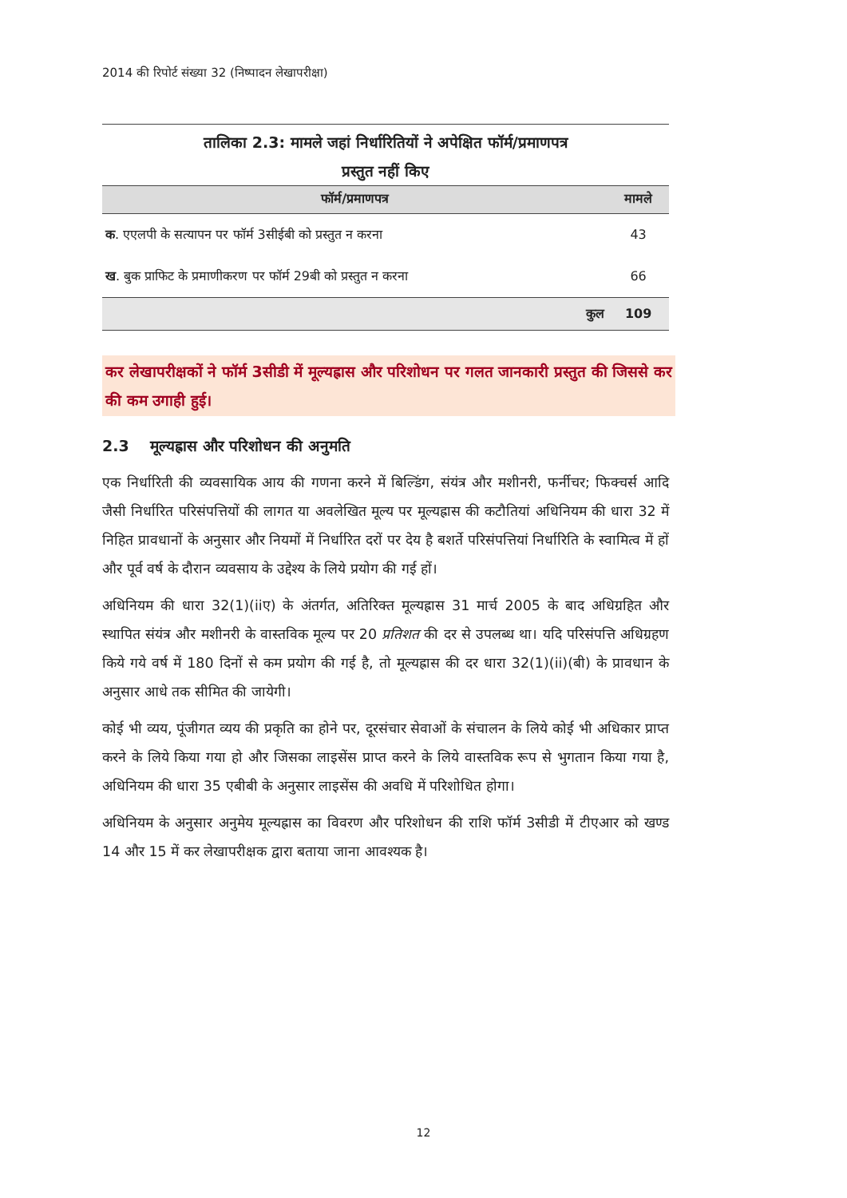2014 की रिपोर्ट संख्या 32 (निष्पादन लेखापरीक्षा)
तालिका 2.3: मामले जहां निर्धारितियों ने अपेक्षित फॉर्म/प्रमाणपत्र
प्रस्तुत नहीं किए
| फॉर्म/प्रमाणपत्र | मामले |
| --- | --- |
| क . एएलपी के सत्यापन पर फॉर्म 3सीईबी को प्रस्तुत न करना | 43 |
| ख . बुक प्राफिट के प्रमाणीकरण पर फॉर्म 29बी को प्रस्तुत न करना | 66 |
| कुल | 109 |
कर लेखापरीक्षकों ने फॉर्म 3सीडी में मूल्यह्रास और परिशोधन पर गलत जानकारी प्रस्तुत की जिससे कर की कम उगाही हुई।
2.3 मूल्यह्रास और परिशोधन की अनुमति
एक निर्धारिती की व्यवसायिक आय की गणना करने में बिल्डिंग, संयंत्र और मशीनरी, फर्नीचर; फिक्चर्स आदि जैसी निर्धारित परिसंपत्तियों की लागत या अवलेखित मूल्य पर मूल्यह्रास की कटौतियां अधिनियम की धारा 32 में निहित प्रावधानों के अनुसार और नियमों में निर्धारित दरों पर देय है बशर्ते परिसंपत्तियां निर्धारिति के स्वामित्व में हों और पूर्व वर्ष के दौरान व्यवसाय के उद्देश्य के लिये प्रयोग की गई हों।
अधिनियम की धारा 32(1)(iiए) के अंतर्गत, अतिरिक्त मूल्यह्रास 31 मार्च 2005 के बाद अधिग्रहित और स्थापित संयंत्र और मशीनरी के वास्तविक मूल्य पर 20 प्रतिशत की दर से उपलब्ध था। यदि परिसंपत्ति अधिग्रहण किये गये वर्ष में 180 दिनों से कम प्रयोग की गई है, तो मूल्यह्रास की दर धारा 32(1)(ii)(बी) के प्रावधान के अनुसार आधे तक सीमित की जायेगी।
कोई भी व्यय, पूंजीगत व्यय की प्रकृति का होने पर, दूरसंचार सेवाओं के संचालन के लिये कोई भी अधिकार प्राप्त करने के लिये किया गया हो और जिसका लाइसेंस प्राप्त करने के लिये वास्तविक रूप से भुगतान किया गया है, अधिनियम की धारा 35 एबीबी के अनुसार लाइसेंस की अवधि में परिशोधित होगा।
अधिनियम के अनुसार अनुमेय मूल्यह्रास का विवरण और परिशोधन की राशि फॉर्म 3सीडी में टीएआर को खण्ड 14 और 15 में कर लेखापरीक्षक द्वारा बताया जाना आवश्यक है।
12